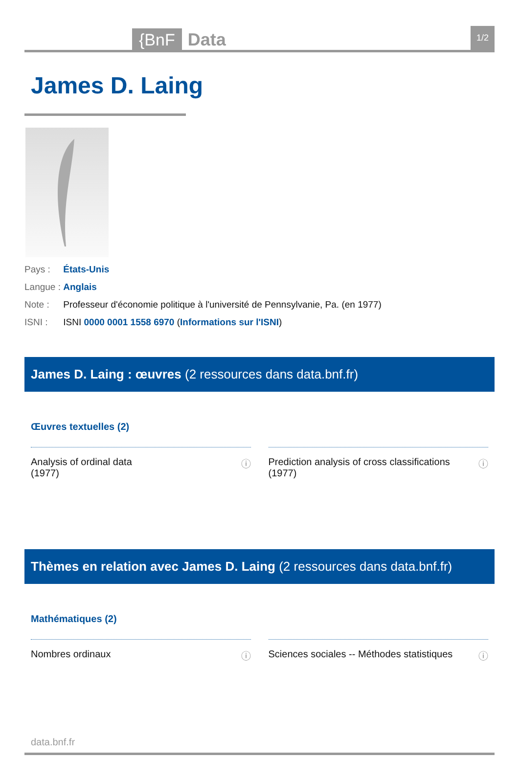{BnF Data 1/2
James D. Laing
Pays : États-Unis
Langue : Anglais
Note : Professeur d'économie politique à l'université de Pennsylvanie, Pa. (en 1977)
ISNI : ISNI 0000 0001 1558 6970 (Informations sur l'ISNI)
James D. Laing : œuvres (2 ressources dans data.bnf.fr)
Œuvres textuelles (2)
Analysis of ordinal data
(1977) ⓘ
Prediction analysis of cross classifications
(1977) ⓘ
Thèmes en relation avec James D. Laing (2 ressources dans data.bnf.fr)
Mathématiques (2)
Nombres ordinaux ⓘ Sciences sociales -- Méthodes statistiques ⓘ
data.bnf.fr